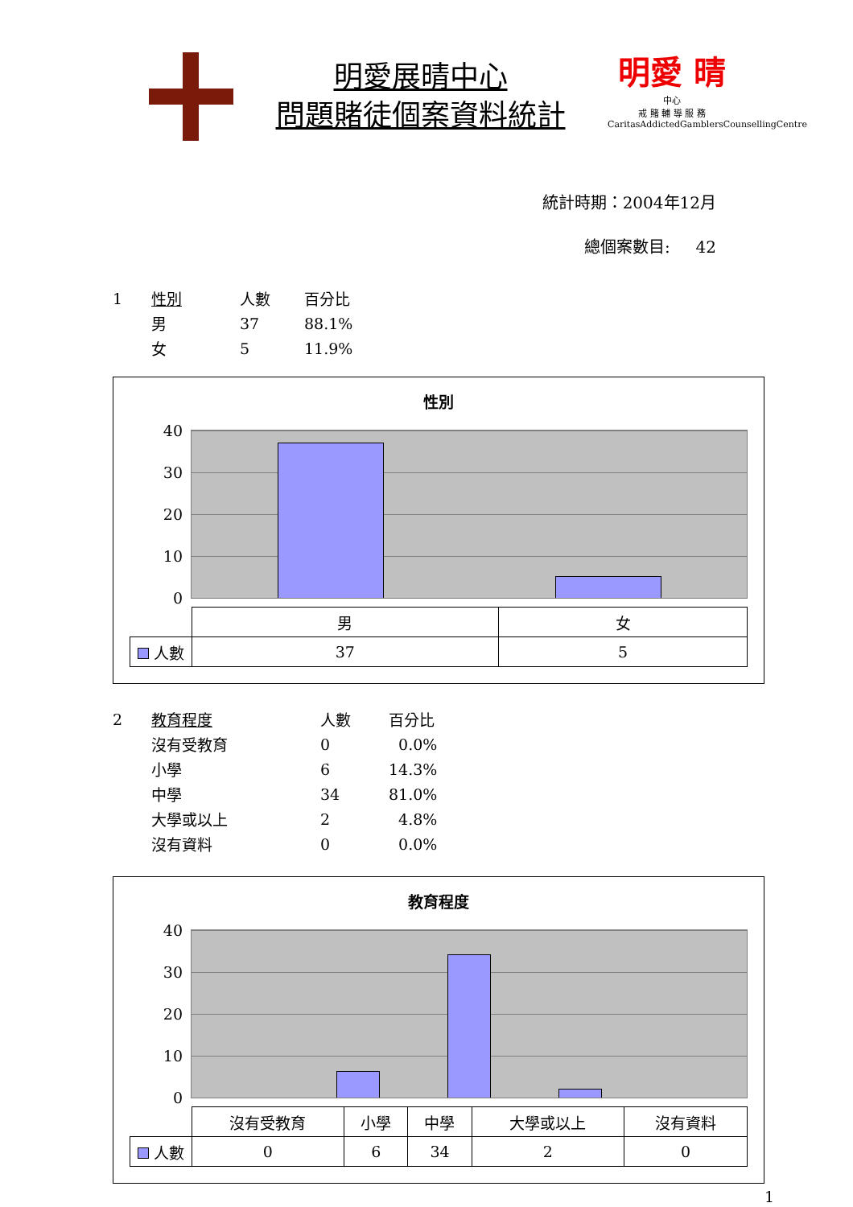明愛展晴中心
問題賭徒個案資料統計
明愛 晴
中心
戒 賭 輔 導 服 務
CaritasAddictedGamblersCounsellingCentre
統計時期：2004年12月
總個案數目: 42
| 1 | 性別 | 人數 | 百分比 |
| | 男 | 37 | 88.1% |
| | 女 | 5 | 11.9% |
性別
40
30
20
10
0
| | 男 | 女 |
| 人數 | 37 | 5 |
| 2 | 教育程度 | 人數 | 百分比 |
| | 沒有受教育 | 0 | 0.0% |
| | 小學 | 6 | 14.3% |
| | 中學 | 34 | 81.0% |
| | 大學或以上 | 2 | 4.8% |
| | 沒有資料 | 0 | 0.0% |
教育程度
40
30
20
10
0
| | 沒有受教育 | 小學 | 中學 | 大學或以上 | 沒有資料 |
| 人數 | 0 | 6 | 34 | 2 | 0 |
1